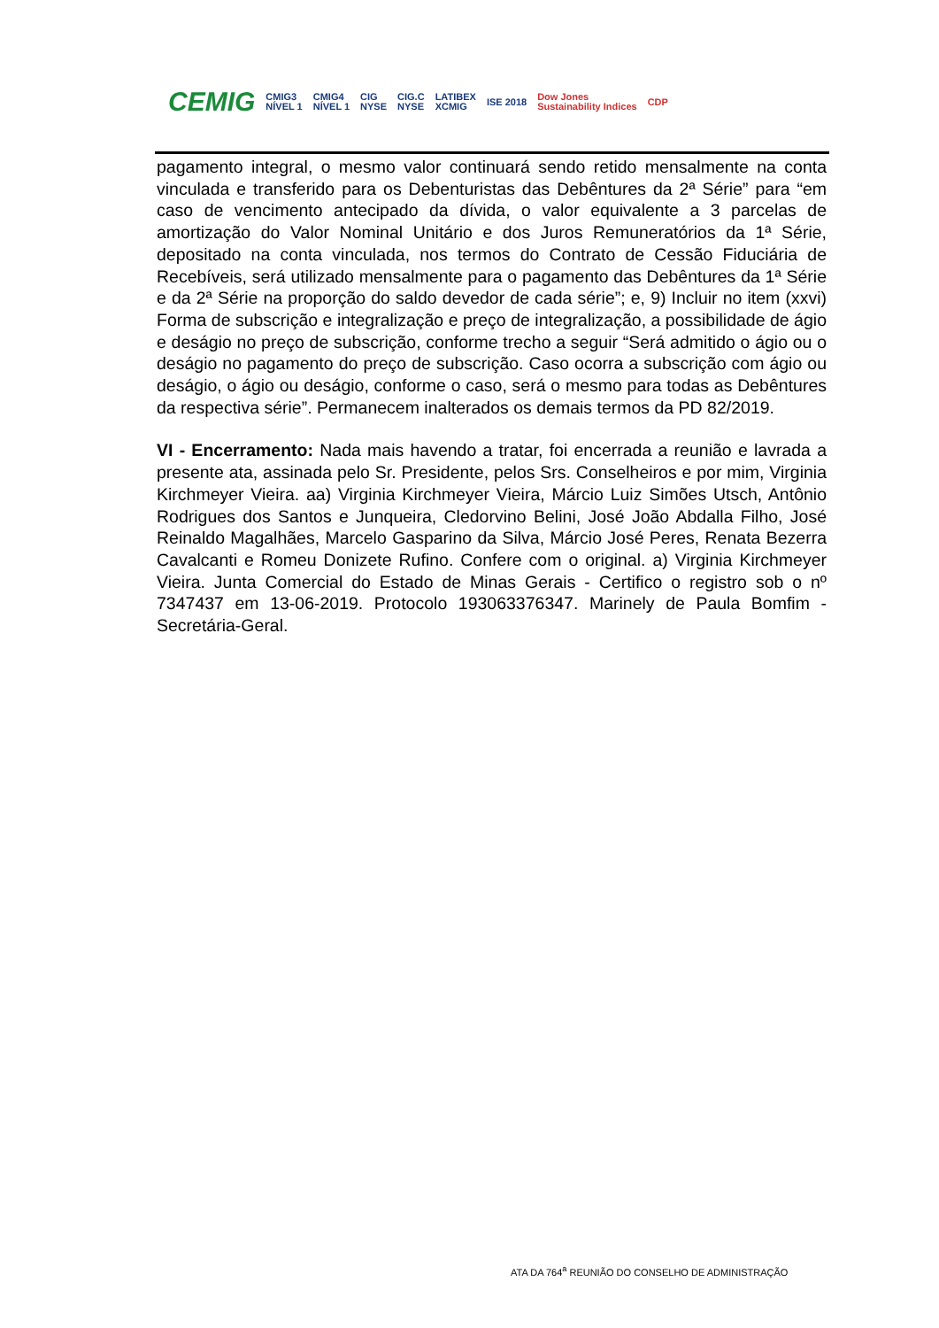CEMIG CMIG3
NÍVEL 1 CMIG4
NÍVEL 1 CIG
NYSE CIG.C
NYSE LATIBEX
XCMIG ISE 2018 Dow Jones
Sustainability Indices CDP
pagamento integral, o mesmo valor continuará sendo retido mensalmente na conta vinculada e transferido para os Debenturistas das Debêntures da 2ª Série” para “em caso de vencimento antecipado da dívida, o valor equivalente a 3 parcelas de amortização do Valor Nominal Unitário e dos Juros Remuneratórios da 1ª Série, depositado na conta vinculada, nos termos do Contrato de Cessão Fiduciária de Recebíveis, será utilizado mensalmente para o pagamento das Debêntures da 1ª Série e da 2ª Série na proporção do saldo devedor de cada série”; e, 9) Incluir no item (xxvi) Forma de subscrição e integralização e preço de integralização, a possibilidade de ágio e deságio no preço de subscrição, conforme trecho a seguir “Será admitido o ágio ou o deságio no pagamento do preço de subscrição. Caso ocorra a subscrição com ágio ou deságio, o ágio ou deságio, conforme o caso, será o mesmo para todas as Debêntures da respectiva série”. Permanecem inalterados os demais termos da PD 82/2019.
VI - Encerramento: Nada mais havendo a tratar, foi encerrada a reunião e lavrada a presente ata, assinada pelo Sr. Presidente, pelos Srs. Conselheiros e por mim, Virginia Kirchmeyer Vieira. aa) Virginia Kirchmeyer Vieira, Márcio Luiz Simões Utsch, Antônio Rodrigues dos Santos e Junqueira, Cledorvino Belini, José João Abdalla Filho, José Reinaldo Magalhães, Marcelo Gasparino da Silva, Márcio José Peres, Renata Bezerra Cavalcanti e Romeu Donizete Rufino. Confere com o original. a) Virginia Kirchmeyer Vieira. Junta Comercial do Estado de Minas Gerais - Certifico o registro sob o nº 7347437 em 13-06-2019. Protocolo 193063376347. Marinely de Paula Bomfim - Secretária-Geral.
ATA DA 764<sup>a</sup> REUNIÃO DO CONSELHO DE ADMINISTRAÇÃO